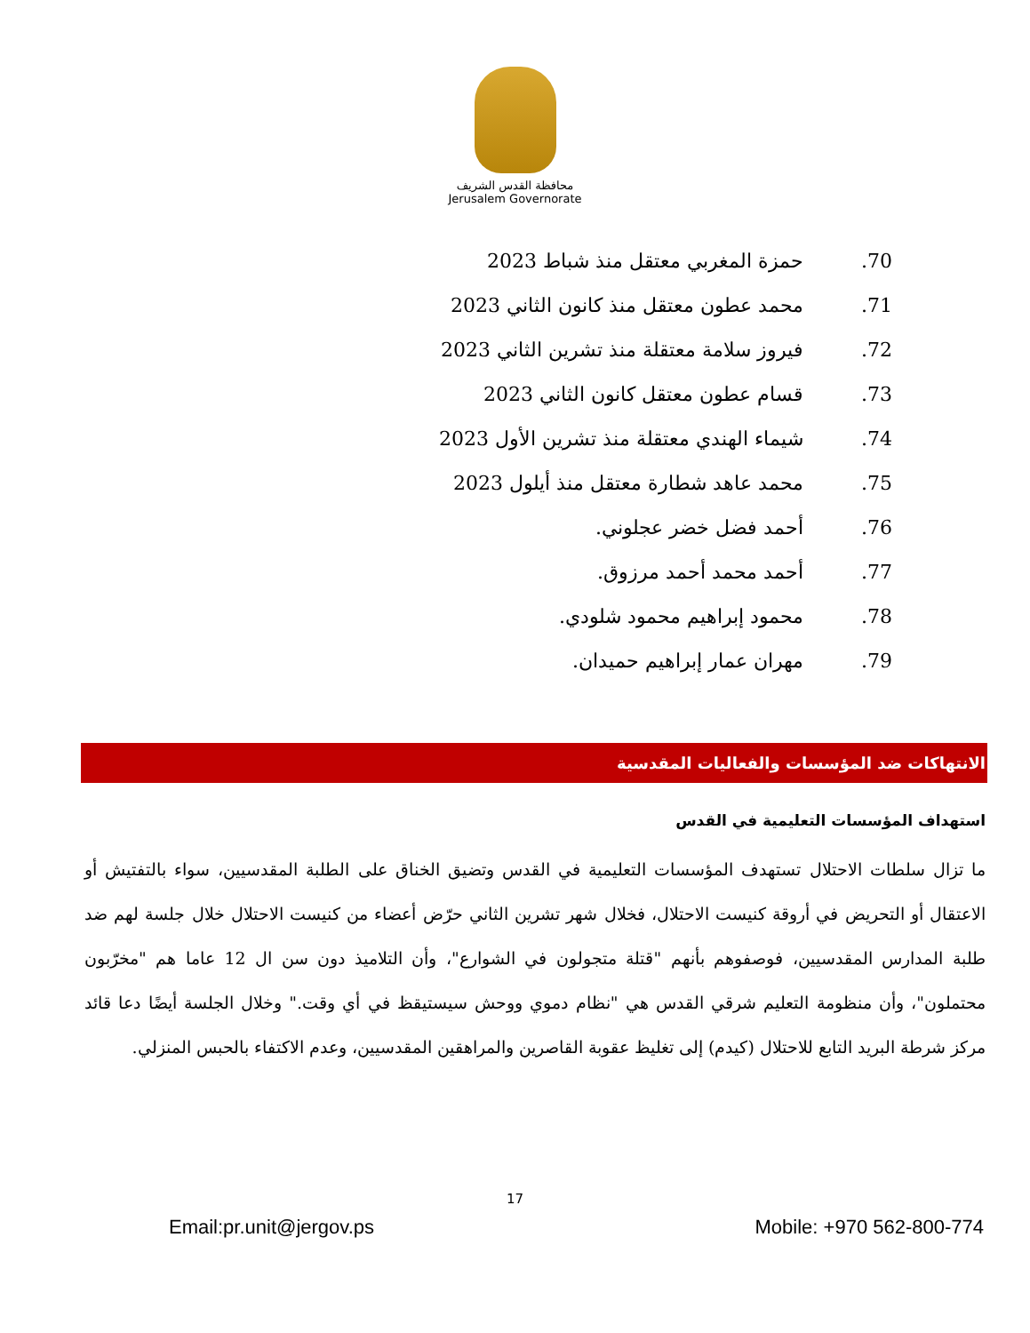محافظة القدس الشريف
Jerusalem Governorate
.70 حمزة المغربي معتقل منذ شباط 2023
.71 محمد عطون معتقل منذ كانون الثاني 2023
.72 فيروز سلامة معتقلة منذ تشرين الثاني 2023
.73 قسام عطون معتقل كانون الثاني 2023
.74 شيماء الهندي معتقلة منذ تشرين الأول 2023
.75 محمد عاهد شطارة معتقل منذ أيلول 2023
.76 أحمد فضل خضر عجلوني.
.77 أحمد محمد أحمد مرزوق.
.78 محمود إبراهيم محمود شلودي.
.79 مهران عمار إبراهيم حميدان.
الانتهاكات ضد المؤسسات والفعاليات المقدسية
استهداف المؤسسات التعليمية في القدس
ما تزال سلطات الاحتلال تستهدف المؤسسات التعليمية في القدس وتضيق الخناق على الطلبة المقدسيين، سواء بالتفتيش أو الاعتقال أو التحريض في أروقة كنيست الاحتلال، فخلال شهر تشرين الثاني حرّض أعضاء من كنيست الاحتلال خلال جلسة لهم ضد طلبة المدارس المقدسيين، فوصفوهم بأنهم "قتلة متجولون في الشوارع"، وأن التلاميذ دون سن ال 12 عاما هم "مخرّبون محتملون"، وأن منظومة التعليم شرقي القدس هي "نظام دموي ووحش سيستيقظ في أي وقت." وخلال الجلسة أيضًا دعا قائد مركز شرطة البريد التابع للاحتلال (كيدم) إلى تغليظ عقوبة القاصرين والمراهقين المقدسيين، وعدم الاكتفاء بالحبس المنزلي.
17
Email:pr.unit@jergov.ps Mobile: +970 562-800-774